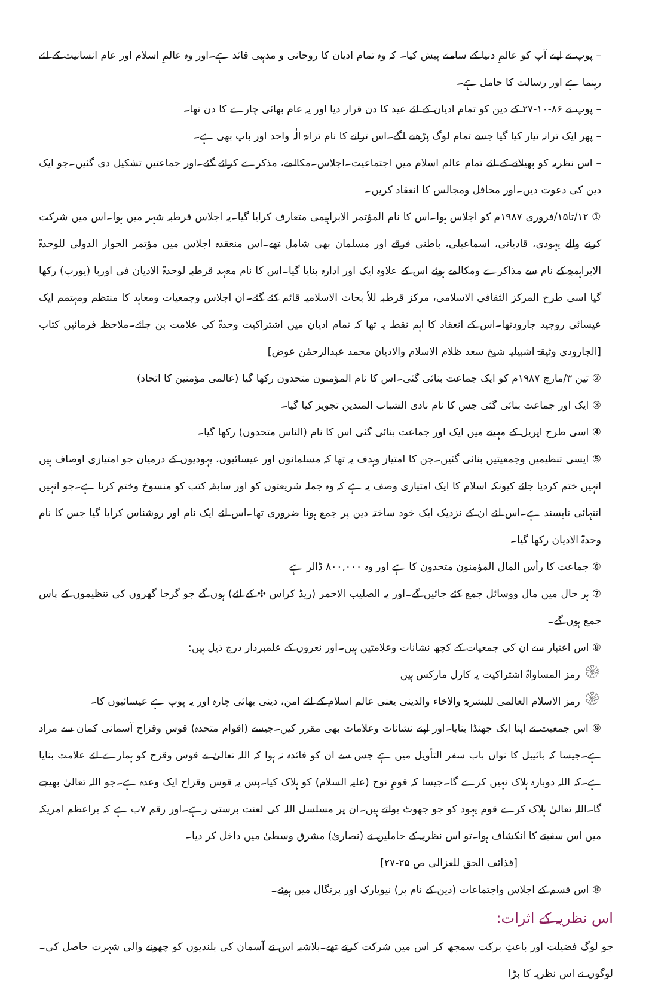– پوپ نے اپنے آپ کو عالمِ دنیا کے سامنے پیش کیا۔ کہ وہ تمام ادیان کا روحانی و مذہبی قائد ہے۔اور وہ عالمِ اسلام اور عام انسانیت کے لئے رہنما ہے اور رسالت کا حامل ہے۔
– پوپ نے ۸۶-۱۰-۲۷ کے دین کو تمام ادیان کے لئے عید کا دن قرار دیا اور یہ عام بھائی چارے کا دن تھا۔
– پھر ایک ترانہ تیار کیا گیا جسے تمام لوگ پڑھنے لگے۔اس ترانے کا نام ترانۃ الٰہ واحد اور باپ بھی ہے۔
– اس نظریہ کو پھیلانے کے لئے تمام عالم اسلام میں اجتماعیت۔اجلاس۔مکالمے، مذکرے کرائے گئے۔اور جماعتیں تشکیل دی گئیں۔جو ایک دین کی دعوت دیں۔اور محافل ومجالس کا انعقاد کریں۔
① ۱۲/تا۱۵/فروری ۱۹۸۷م کو اجلاس ہوا۔اس کا نام المؤتمر الابراہیمی متعارف کرایا گیا۔یہ اجلاس قرطبہ شہر میں ہوا۔اس میں شرکت کرنے والے یہودی، قادیانی، اسماعیلی، باطنی فرقے اور مسلمان بھی شامل تھے۔اس منعقدہ اجلاس میں مؤتمر الحوار الدولی للوحدۃ الابراہمیۃ کے نام سے مذاکرے ومکالمے ہوئے اس کے علاوہ ایک اور ادارہ بنایا گیا۔اس کا نام معہد قرطبہ لوحدۃ الادیان فی اوربا (یورپ) رکھا گیا اسی طرح المرکز الثقافی الاسلامی، مرکز قرطبہ للأ بحاث الاسلامیہ قائم کئے گئے۔ان اجلاس وجمعیات ومعاہد کا منتظم ومہتمم ایک عیسائی روجید جارودتھا۔اس کے انعقاد کا اہم نقطہ یہ تھا کہ تمام ادیان میں اشتراکیت وحدۃ کی علامت بن جائے۔ملاحظہ فرمائیں کتاب [الجارودی وثیقۃ اشبیلیہ شیخ سعد ظلام الاسلام والادیان محمد عبدالرحمٰن عوض]
② تین ۳/مارچ ۱۹۸۷م کو ایک جماعت بنائی گئی۔اس کا نام المؤمنون متحدون رکھا گیا (عالمی مؤمنین کا اتحاد)
③ ایک اور جماعت بنائی گئی جس کا نام نادی الشباب المتدین تجویز کیا گیا۔
④ اسی طرح اپریل کے مہینے میں ایک اور جماعت بنائی گئی اس کا نام (الناس متحدون) رکھا گیا۔
⑤ ایسی تنظیمیں وجمعیتیں بنائی گئیں۔جن کا امتیاز وہدف یہ تھا کہ مسلمانوں اور عیسائیوں، یہودیوں کے درمیان جو امتیازی اوصاف ہیں انہیں ختم کردیا جائے کیونکہ اسلام کا ایک امتیازی وصف یہ ہے کہ وہ جملہ شریعتوں کو اور سابقہ کتب کو منسوخ وختم کرتا ہے۔جو انہیں انتہائی ناپسند ہے۔اس لئے ان کے نزدیک ایک خود ساختہ دین پر جمع ہونا ضروری تھا۔اس لئے ایک نام اور روشناس کرایا گیا جس کا نام وحدۃ الادیان رکھا گیا۔
⑥ جماعت کا رأس المال المؤمنون متحدون کا ہے اور وہ ۸۰۰,۰۰۰ ڈالر ہے
⑦ ہر حال میں مال ووسائل جمع کئے جائیں گے۔اور یہ الصلیب الاحمر (ریڈ کراس ✣ کے لئے) ہوں گے جو گرجا گھروں کی تنظیموں کے پاس جمع ہوں گے۔
⑧ اس اعتبار سے ان کی جمعیات کے کچھ نشانات وعلامتیں ہیں۔اور نعروں کے علمبردار درج ذیل ہیں:
۞ رمز المساواۃ اشتراکیت یہ کارل مارکس ہیں
۞ رمز الاسلام العالمی للبشریۃ والاخاء والدینی یعنی عالم اسلام کے لئے امن، دینی بھائی چارہ اور یہ پوپ ہے عیسائیوں کا۔
⑨ اس جمعیت نے اپنا ایک جھنڈا بنایا۔اور اپنے نشانات وعلامات بھی مقرر کیں۔جیسے (اقوام متحدہ) قوس وقزاح آسمانی کمان سے مراد ہے۔جیسا کہ بائیبل کا نواں باب سفر التأویل میں ہے جس سے ان کو فائدہ نہ ہوا کہ اللہ تعالیٰ نے قوس وقزح کو ہمارے لئے علامت بنایا ہے۔کہ اللہ دوبارہ ہلاک نہیں کرے گا۔جیسا کہ قومِ نوح (علیہ السلام) کو ہلاک کیا۔پس یہ قوس وقزاح ایک وعدہ ہے۔جو اللہ تعالیٰ بھیجے گا۔اللہ تعالیٰ ہلاک کرے قوم یہود کو جو جھوٹ بولتے ہیں۔ان پر مسلسل اللہ کی لعنت برستی رہے۔اور رقم ۷ب ہے کہ براعظم امریکہ میں اس سفینے کا انکشاف ہوا۔تو اس نظریہ کے حاملین نے (نصاریٰ) مشرق وسطیٰ میں داخل کر دیا۔
[قذائف الحق للغزالی ص ۲۵-۲۷]
⑩ اس قسم کے اجلاس واجتماعات (دین کے نام پر) نیویارک اور پرتگال میں ہوئے۔
اس نظریہ کے اثرات:
جو لوگ فضیلت اور باعثِ برکت سمجھ کر اس میں شرکت کرتے تھے۔بلاشبہ اس نے آسمان کی بلندیوں کو چھونے والی شہرت حاصل کی۔لوگوں نے اس نظریہ کا بڑا